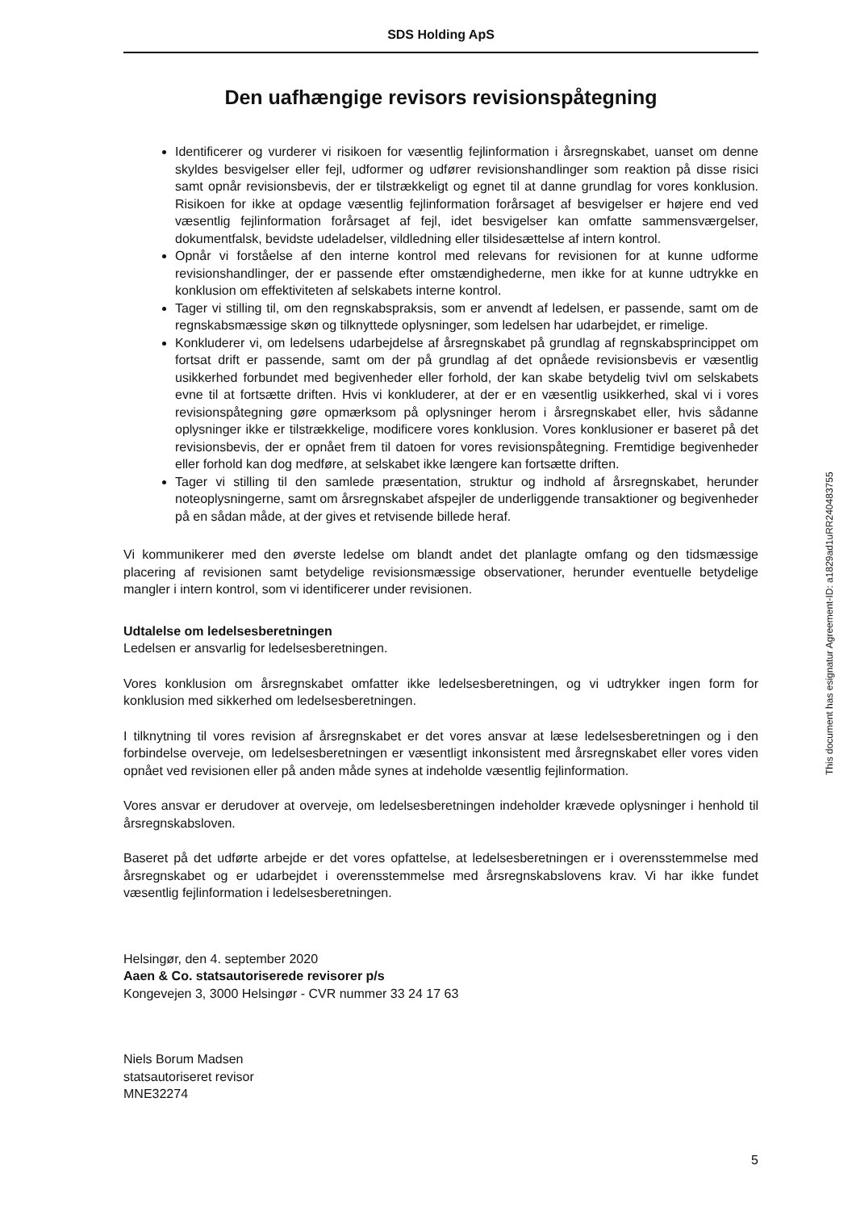SDS Holding ApS
Den uafhængige revisors revisionspåtegning
Identificerer og vurderer vi risikoen for væsentlig fejlinformation i årsregnskabet, uanset om denne skyldes besvigelser eller fejl, udformer og udfører revisionshandlinger som reaktion på disse risici samt opnår revisionsbevis, der er tilstrækkeligt og egnet til at danne grundlag for vores konklusion. Risikoen for ikke at opdage væsentlig fejlinformation forårsaget af besvigelser er højere end ved væsentlig fejlinformation forårsaget af fejl, idet besvigelser kan omfatte sammensværgelser, dokumentfalsk, bevidste udeladelser, vildledning eller tilsidesættelse af intern kontrol.
Opnår vi forståelse af den interne kontrol med relevans for revisionen for at kunne udforme revisionshandlinger, der er passende efter omstændighederne, men ikke for at kunne udtrykke en konklusion om effektiviteten af selskabets interne kontrol.
Tager vi stilling til, om den regnskabspraksis, som er anvendt af ledelsen, er passende, samt om de regnskabsmæssige skøn og tilknyttede oplysninger, som ledelsen har udarbejdet, er rimelige.
Konkluderer vi, om ledelsens udarbejdelse af årsregnskabet på grundlag af regnskabsprincippet om fortsat drift er passende, samt om der på grundlag af det opnåede revisionsbevis er væsentlig usikkerhed forbundet med begivenheder eller forhold, der kan skabe betydelig tvivl om selskabets evne til at fortsætte driften. Hvis vi konkluderer, at der er en væsentlig usikkerhed, skal vi i vores revisionspåtegning gøre opmærksom på oplysninger herom i årsregnskabet eller, hvis sådanne oplysninger ikke er tilstrækkelige, modificere vores konklusion. Vores konklusioner er baseret på det revisionsbevis, der er opnået frem til datoen for vores revisionspåtegning. Fremtidige begivenheder eller forhold kan dog medføre, at selskabet ikke længere kan fortsætte driften.
Tager vi stilling til den samlede præsentation, struktur og indhold af årsregnskabet, herunder noteoplysningerne, samt om årsregnskabet afspejler de underliggende transaktioner og begivenheder på en sådan måde, at der gives et retvisende billede heraf.
Vi kommunikerer med den øverste ledelse om blandt andet det planlagte omfang og den tidsmæssige placering af revisionen samt betydelige revisionsmæssige observationer, herunder eventuelle betydelige mangler i intern kontrol, som vi identificerer under revisionen.
Udtalelse om ledelsesberetningen
Ledelsen er ansvarlig for ledelsesberetningen.
Vores konklusion om årsregnskabet omfatter ikke ledelsesberetningen, og vi udtrykker ingen form for konklusion med sikkerhed om ledelsesberetningen.
I tilknytning til vores revision af årsregnskabet er det vores ansvar at læse ledelsesberetningen og i den forbindelse overveje, om ledelsesberetningen er væsentligt inkonsistent med årsregnskabet eller vores viden opnået ved revisionen eller på anden måde synes at indeholde væsentlig fejlinformation.
Vores ansvar er derudover at overveje, om ledelsesberetningen indeholder krævede oplysninger i henhold til årsregnskabsloven.
Baseret på det udførte arbejde er det vores opfattelse, at ledelsesberetningen er i overensstemmelse med årsregnskabet og er udarbejdet i overensstemmelse med årsregnskabslovens krav. Vi har ikke fundet væsentlig fejlinformation i ledelsesberetningen.
Helsingør, den 4. september 2020
Aaen & Co. statsautoriserede revisorer p/s
Kongevejen 3, 3000 Helsingør - CVR nummer 33 24 17 63
Niels Borum Madsen
statsautoriseret revisor
MNE32274
5
This document has esignatur Agreement-ID: a1829ad1uRR240483755